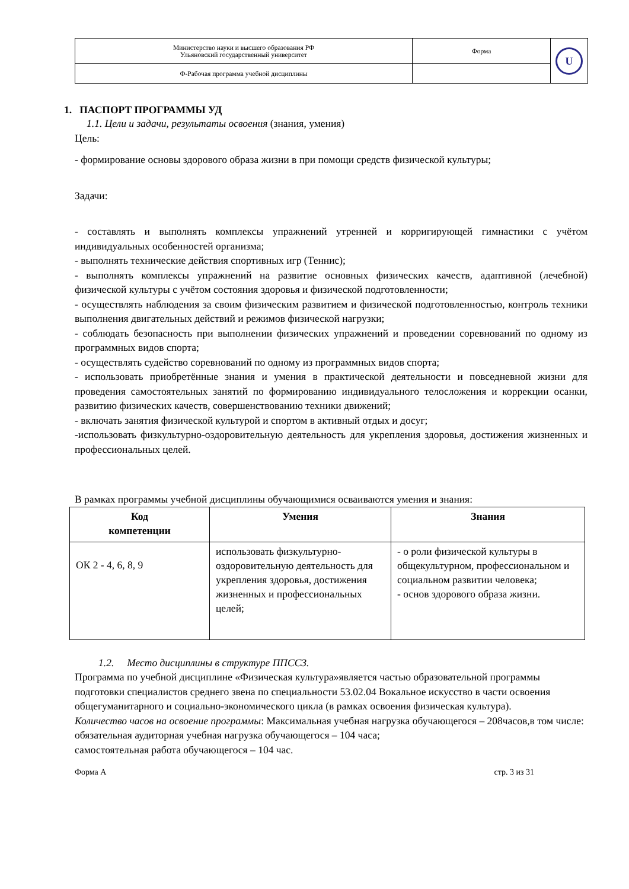| Министерство науки и высшего образования РФ Ульяновский государственный университет | Форма | U |
| Ф-Рабочая программа учебной дисциплины | | |
1. ПАСПОРТ ПРОГРАММЫ УД
1.1. Цели и задачи, результаты освоения (знания, умения)
Цель:
- формирование основы здорового образа жизни в при помощи средств физической культуры;
Задачи:
- составлять и выполнять комплексы упражнений утренней и корригирующей гимнастики с учётом индивидуальных особенностей организма;
- выполнять технические действия спортивных игр (Теннис);
- выполнять комплексы упражнений на развитие основных физических качеств, адаптивной (лечебной) физической культуры с учётом состояния здоровья и физической подготовленности;
- осуществлять наблюдения за своим физическим развитием и физической подготовленностью, контроль техники выполнения двигательных действий и режимов физической нагрузки;
- соблюдать безопасность при выполнении физических упражнений и проведении соревнований по одному из программных видов спорта;
- осуществлять судейство соревнований по одному из программных видов спорта;
- использовать приобретённые знания и умения в практической деятельности и повседневной жизни для проведения самостоятельных занятий по формированию индивидуального телосложения и коррекции осанки, развитию физических качеств, совершенствованию техники движений;
- включать занятия физической культурой и спортом в активный отдых и досуг;
-использовать физкультурно-оздоровительную деятельность для укрепления здоровья, достижения жизненных и профессиональных целей.
В рамках программы учебной дисциплины обучающимися осваиваются умения и знания:
| Код компетенции | Умения | Знания |
| --- | --- | --- |
| ОК 2 - 4, 6, 8, 9 | использовать физкультурно-оздоровительную деятельность для укрепления здоровья, достижения жизненных и профессиональных целей; | - о роли физической культуры в общекультурном, профессиональном и социальном развитии человека; - основ здорового образа жизни. |
1.2. Место дисциплины в структуре ППССЗ.
Программа по учебной дисциплине «Физическая культура»является частью образовательной программы подготовки специалистов среднего звена по специальности 53.02.04 Вокальное искусство в части освоения общегуманитарного и социально-экономического цикла (в рамках освоения физическая культура).
Количество часов на освоение программы: Максимальная учебная нагрузка обучающегося – 208часов,в том числе:
обязательная аудиторная учебная нагрузка обучающегося – 104 часа;
самостоятельная работа обучающегося – 104 час.
Форма А стр. 3 из 31